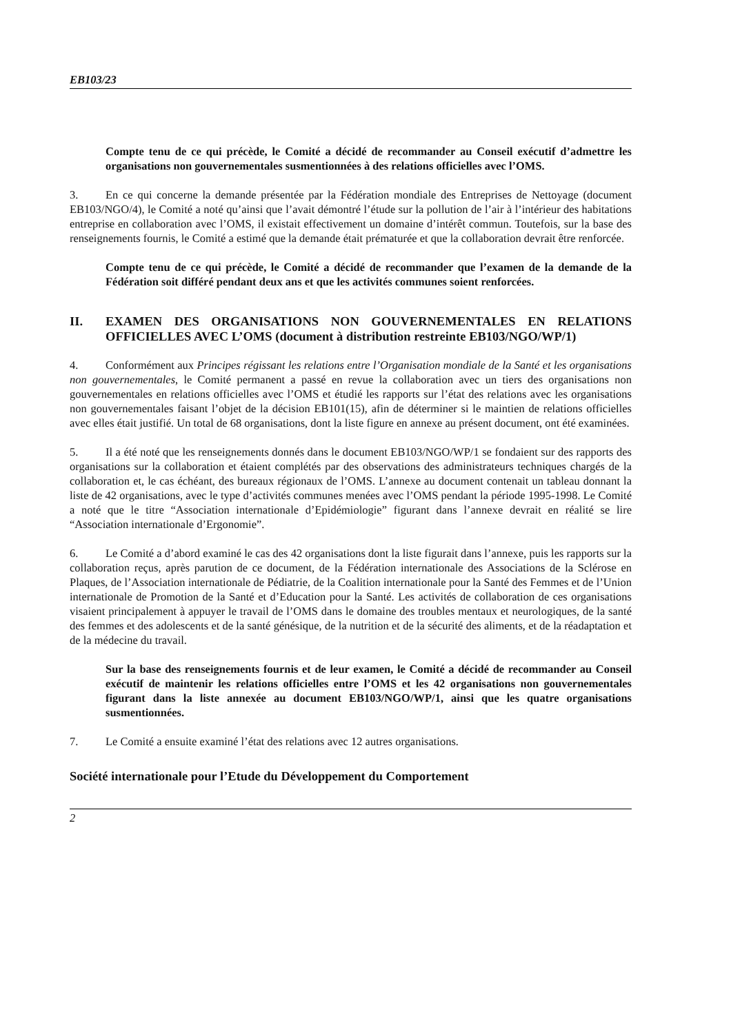EB103/23
Compte tenu de ce qui précède, le Comité a décidé de recommander au Conseil exécutif d’admettre les organisations non gouvernementales susmentionnées à des relations officielles avec l’OMS.
3. En ce qui concerne la demande présentée par la Fédération mondiale des Entreprises de Nettoyage (document EB103/NGO/4), le Comité a noté qu’ainsi que l’avait démontré l’étude sur la pollution de l’air à l’intérieur des habitations entreprise en collaboration avec l’OMS, il existait effectivement un domaine d’intérêt commun. Toutefois, sur la base des renseignements fournis, le Comité a estimé que la demande était prématurée et que la collaboration devrait être renforcée.
Compte tenu de ce qui précède, le Comité a décidé de recommander que l’examen de la demande de la Fédération soit différé pendant deux ans et que les activités communes soient renforcées.
II. EXAMEN DES ORGANISATIONS NON GOUVERNEMENTALES EN RELATIONS OFFICIELLES AVEC L’OMS (document à distribution restreinte EB103/NGO/WP/1)
4. Conformément aux Principes régissant les relations entre l’Organisation mondiale de la Santé et les organisations non gouvernementales, le Comité permanent a passé en revue la collaboration avec un tiers des organisations non gouvernementales en relations officielles avec l’OMS et étudié les rapports sur l’état des relations avec les organisations non gouvernementales faisant l’objet de la décision EB101(15), afin de déterminer si le maintien de relations officielles avec elles était justifié. Un total de 68 organisations, dont la liste figure en annexe au présent document, ont été examinées.
5. Il a été noté que les renseignements donnés dans le document EB103/NGO/WP/1 se fondaient sur des rapports des organisations sur la collaboration et étaient complétés par des observations des administrateurs techniques chargés de la collaboration et, le cas échéant, des bureaux régionaux de l’OMS. L’annexe au document contenait un tableau donnant la liste de 42 organisations, avec le type d’activités communes menées avec l’OMS pendant la période 1995-1998. Le Comité a noté que le titre “Association internationale d’Epidémiologie” figurant dans l’annexe devrait en réalité se lire “Association internationale d’Ergonomie”.
6. Le Comité a d’abord examiné le cas des 42 organisations dont la liste figurait dans l’annexe, puis les rapports sur la collaboration reçus, après parution de ce document, de la Fédération internationale des Associations de la Sclérose en Plaques, de l’Association internationale de Pédiatrie, de la Coalition internationale pour la Santé des Femmes et de l’Union internationale de Promotion de la Santé et d’Education pour la Santé. Les activités de collaboration de ces organisations visaient principalement à appuyer le travail de l’OMS dans le domaine des troubles mentaux et neurologiques, de la santé des femmes et des adolescents et de la santé génésique, de la nutrition et de la sécurité des aliments, et de la réadaptation et de la médecine du travail.
Sur la base des renseignements fournis et de leur examen, le Comité a décidé de recommander au Conseil exécutif de maintenir les relations officielles entre l’OMS et les 42 organisations non gouvernementales figurant dans la liste annexée au document EB103/NGO/WP/1, ainsi que les quatre organisations susmentionnées.
7. Le Comité a ensuite examiné l’état des relations avec 12 autres organisations.
Société internationale pour l’Etude du Développement du Comportement
2